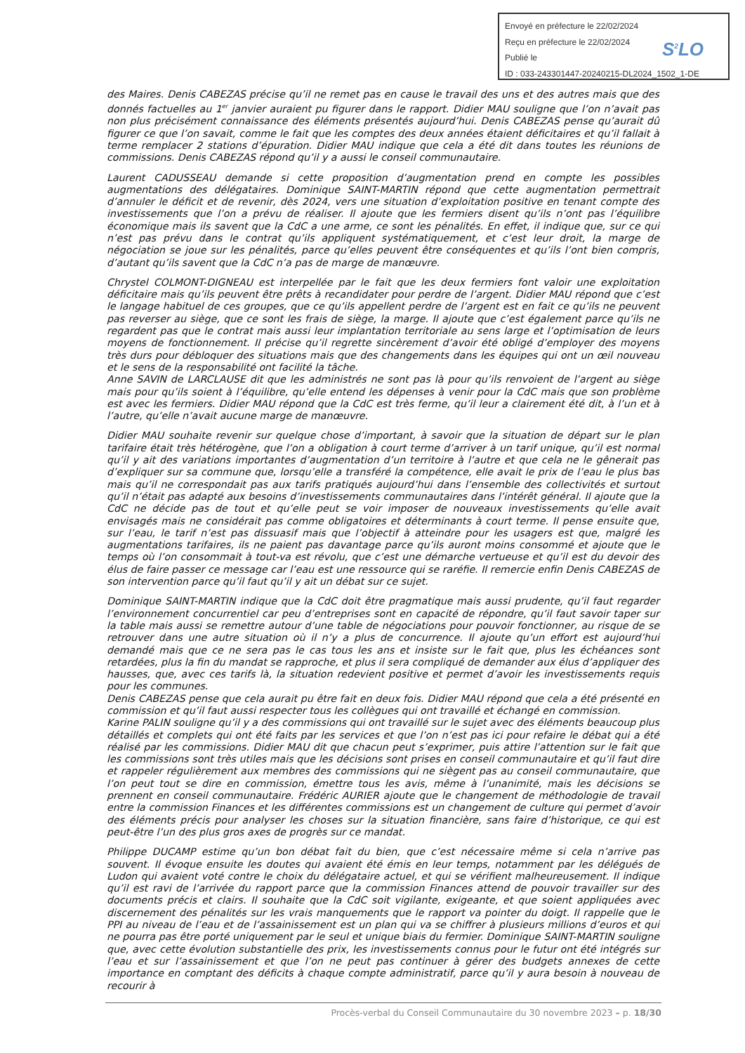Envoyé en préfecture le 22/02/2024
Reçu en préfecture le 22/02/2024
Publié le
ID : 033-243301447-20240215-DL2024_1502_1-DE
S<sup>2</sup>LO
des Maires. Denis CABEZAS précise qu’il ne remet pas en cause le travail des uns et des autres mais que des donnés factuelles au 1<sup>er</sup> janvier auraient pu figurer dans le rapport. Didier MAU souligne que l’on n’avait pas non plus précisément connaissance des éléments présentés aujourd’hui. Denis CABEZAS pense qu’aurait dû figurer ce que l’on savait, comme le fait que les comptes des deux années étaient déficitaires et qu’il fallait à terme remplacer 2 stations d’épuration. Didier MAU indique que cela a été dit dans toutes les réunions de commissions. Denis CABEZAS répond qu’il y a aussi le conseil communautaire.
Laurent CADUSSEAU demande si cette proposition d’augmentation prend en compte les possibles augmentations des délégataires. Dominique SAINT-MARTIN répond que cette augmentation permettrait d’annuler le déficit et de revenir, dès 2024, vers une situation d’exploitation positive en tenant compte des investissements que l’on a prévu de réaliser. Il ajoute que les fermiers disent qu’ils n’ont pas l’équilibre économique mais ils savent que la CdC a une arme, ce sont les pénalités. En effet, il indique que, sur ce qui n’est pas prévu dans le contrat qu’ils appliquent systématiquement, et c’est leur droit, la marge de négociation se joue sur les pénalités, parce qu’elles peuvent être conséquentes et qu’ils l’ont bien compris, d’autant qu’ils savent que la CdC n’a pas de marge de manœuvre.
Chrystel COLMONT-DIGNEAU est interpellée par le fait que les deux fermiers font valoir une exploitation déficitaire mais qu’ils peuvent être prêts à recandidater pour perdre de l’argent. Didier MAU répond que c’est le langage habituel de ces groupes, que ce qu’ils appellent perdre de l’argent est en fait ce qu’ils ne peuvent pas reverser au siège, que ce sont les frais de siège, la marge. Il ajoute que c’est également parce qu’ils ne regardent pas que le contrat mais aussi leur implantation territoriale au sens large et l’optimisation de leurs moyens de fonctionnement. Il précise qu’il regrette sincèrement d’avoir été obligé d’employer des moyens très durs pour débloquer des situations mais que des changements dans les équipes qui ont un œil nouveau et le sens de la responsabilité ont facilité la tâche.
Anne SAVIN de LARCLAUSE dit que les administrés ne sont pas là pour qu’ils renvoient de l’argent au siège mais pour qu’ils soient à l’équilibre, qu’elle entend les dépenses à venir pour la CdC mais que son problème est avec les fermiers. Didier MAU répond que la CdC est très ferme, qu’il leur a clairement été dit, à l’un et à l’autre, qu’elle n’avait aucune marge de manœuvre.
Didier MAU souhaite revenir sur quelque chose d’important, à savoir que la situation de départ sur le plan tarifaire était très hétérogène, que l’on a obligation à court terme d’arriver à un tarif unique, qu’il est normal qu’il y ait des variations importantes d’augmentation d’un territoire à l’autre et que cela ne le gênerait pas d’expliquer sur sa commune que, lorsqu’elle a transféré la compétence, elle avait le prix de l’eau le plus bas mais qu’il ne correspondait pas aux tarifs pratiqués aujourd’hui dans l’ensemble des collectivités et surtout qu’il n’était pas adapté aux besoins d’investissements communautaires dans l’intérêt général. Il ajoute que la CdC ne décide pas de tout et qu’elle peut se voir imposer de nouveaux investissements qu’elle avait envisagés mais ne considérait pas comme obligatoires et déterminants à court terme. Il pense ensuite que, sur l’eau, le tarif n’est pas dissuasif mais que l’objectif à atteindre pour les usagers est que, malgré les augmentations tarifaires, ils ne paient pas davantage parce qu’ils auront moins consommé et ajoute que le temps où l’on consommait à tout-va est révolu, que c’est une démarche vertueuse et qu’il est du devoir des élus de faire passer ce message car l’eau est une ressource qui se raréfie. Il remercie enfin Denis CABEZAS de son intervention parce qu’il faut qu’il y ait un débat sur ce sujet.
Dominique SAINT-MARTIN indique que la CdC doit être pragmatique mais aussi prudente, qu’il faut regarder l’environnement concurrentiel car peu d’entreprises sont en capacité de répondre, qu’il faut savoir taper sur la table mais aussi se remettre autour d’une table de négociations pour pouvoir fonctionner, au risque de se retrouver dans une autre situation où il n’y a plus de concurrence. Il ajoute qu’un effort est aujourd’hui demandé mais que ce ne sera pas le cas tous les ans et insiste sur le fait que, plus les échéances sont retardées, plus la fin du mandat se rapproche, et plus il sera compliqué de demander aux élus d’appliquer des hausses, que, avec ces tarifs là, la situation redevient positive et permet d’avoir les investissements requis pour les communes.
Denis CABEZAS pense que cela aurait pu être fait en deux fois. Didier MAU répond que cela a été présenté en commission et qu’il faut aussi respecter tous les collègues qui ont travaillé et échangé en commission.
Karine PALIN souligne qu’il y a des commissions qui ont travaillé sur le sujet avec des éléments beaucoup plus détaillés et complets qui ont été faits par les services et que l’on n’est pas ici pour refaire le débat qui a été réalisé par les commissions. Didier MAU dit que chacun peut s’exprimer, puis attire l’attention sur le fait que les commissions sont très utiles mais que les décisions sont prises en conseil communautaire et qu’il faut dire et rappeler régulièrement aux membres des commissions qui ne siègent pas au conseil communautaire, que l’on peut tout se dire en commission, émettre tous les avis, même à l’unanimité, mais les décisions se prennent en conseil communautaire. Frédéric AURIER ajoute que le changement de méthodologie de travail entre la commission Finances et les différentes commissions est un changement de culture qui permet d’avoir des éléments précis pour analyser les choses sur la situation financière, sans faire d’historique, ce qui est peut-être l’un des plus gros axes de progrès sur ce mandat.
Philippe DUCAMP estime qu’un bon débat fait du bien, que c’est nécessaire même si cela n’arrive pas souvent. Il évoque ensuite les doutes qui avaient été émis en leur temps, notamment par les délégués de Ludon qui avaient voté contre le choix du délégataire actuel, et qui se vérifient malheureusement. Il indique qu’il est ravi de l’arrivée du rapport parce que la commission Finances attend de pouvoir travailler sur des documents précis et clairs. Il souhaite que la CdC soit vigilante, exigeante, et que soient appliquées avec discernement des pénalités sur les vrais manquements que le rapport va pointer du doigt. Il rappelle que le PPI au niveau de l’eau et de l’assainissement est un plan qui va se chiffrer à plusieurs millions d’euros et qui ne pourra pas être porté uniquement par le seul et unique biais du fermier. Dominique SAINT-MARTIN souligne que, avec cette évolution substantielle des prix, les investissements connus pour le futur ont été intégrés sur l’eau et sur l’assainissement et que l’on ne peut pas continuer à gérer des budgets annexes de cette importance en comptant des déficits à chaque compte administratif, parce qu’il y aura besoin à nouveau de recourir à
Procès-verbal du Conseil Communautaire du 30 novembre 2023 – p. 18/30